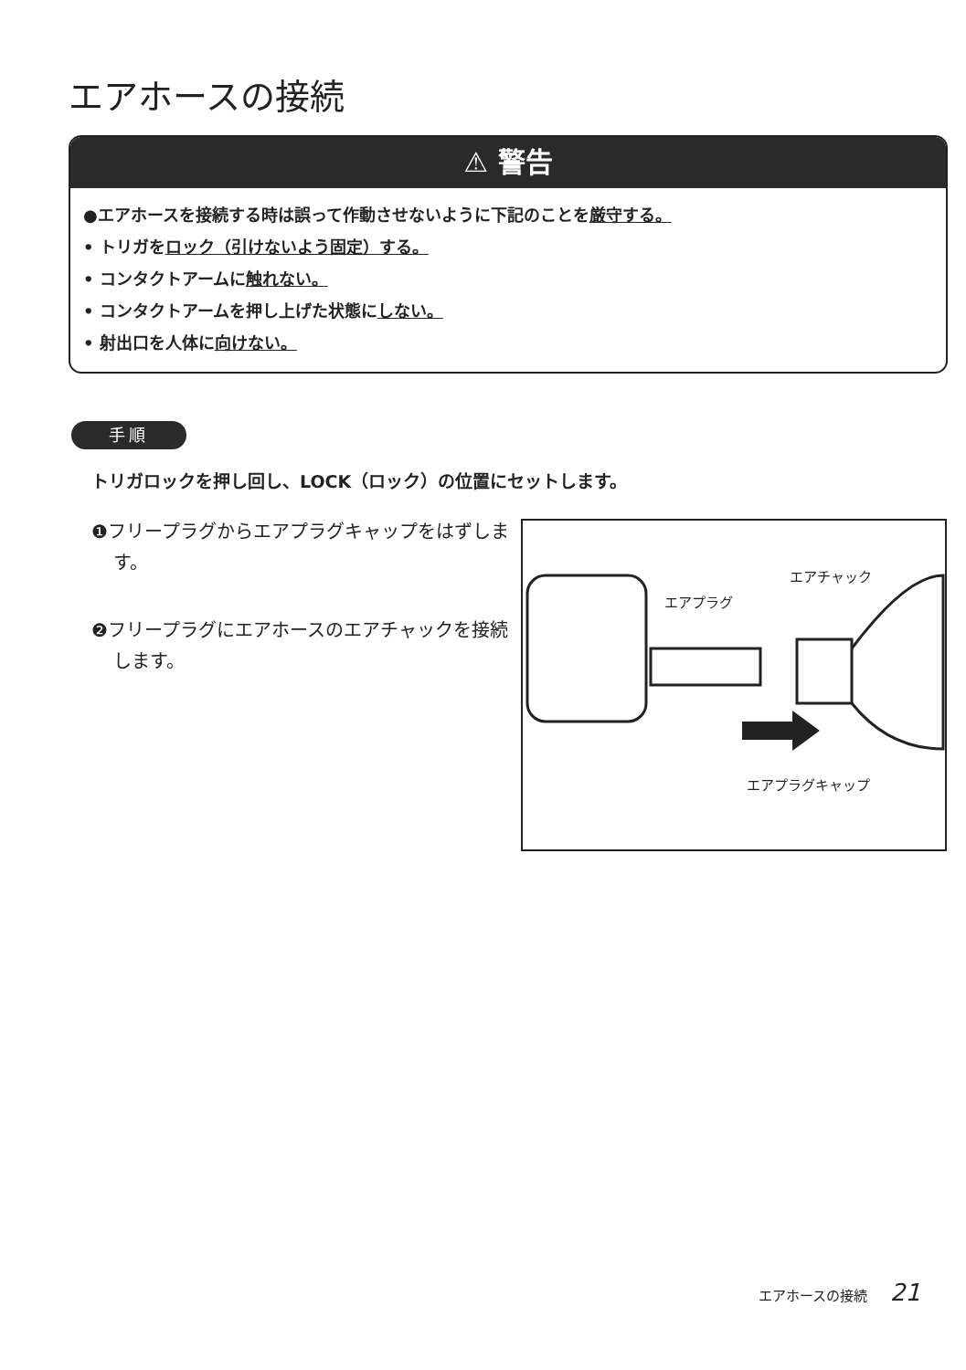エアホースの接続
⚠ 警告
●エアホースを接続する時は誤って作動させないように下記のことを厳守する。
• トリガをロック（引けないよう固定）する。
• コンタクトアームに触れない。
• コンタクトアームを押し上げた状態にしない。
• 射出口を人体に向けない。
手順
トリガロックを押し回し、LOCK（ロック）の位置にセットします。
❶フリープラグからエアプラグキャップをはずします。
❷フリープラグにエアホースのエアチャックを接続します。
エアチャック
エアプラグ
エアプラグキャップ
エアホースの接続 21